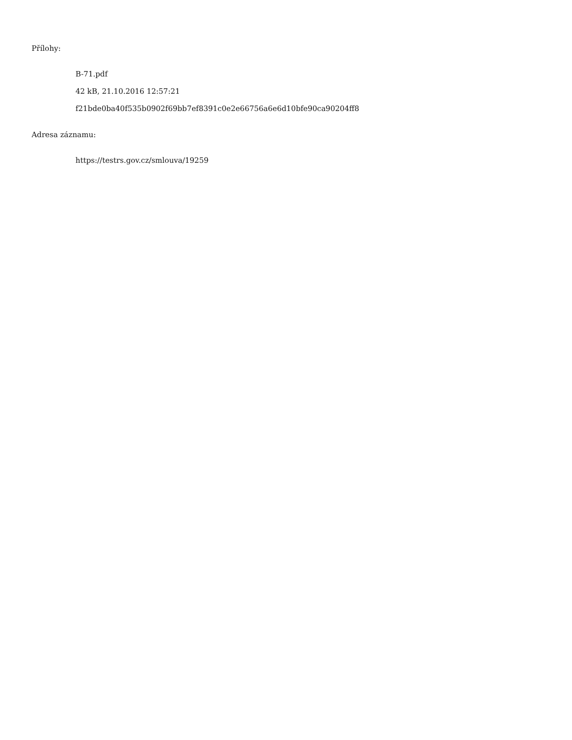Přílohy:
B-71.pdf
42 kB, 21.10.2016 12:57:21
f21bde0ba40f535b0902f69bb7ef8391c0e2e66756a6e6d10bfe90ca90204ff8
Adresa záznamu:
https://testrs.gov.cz/smlouva/19259